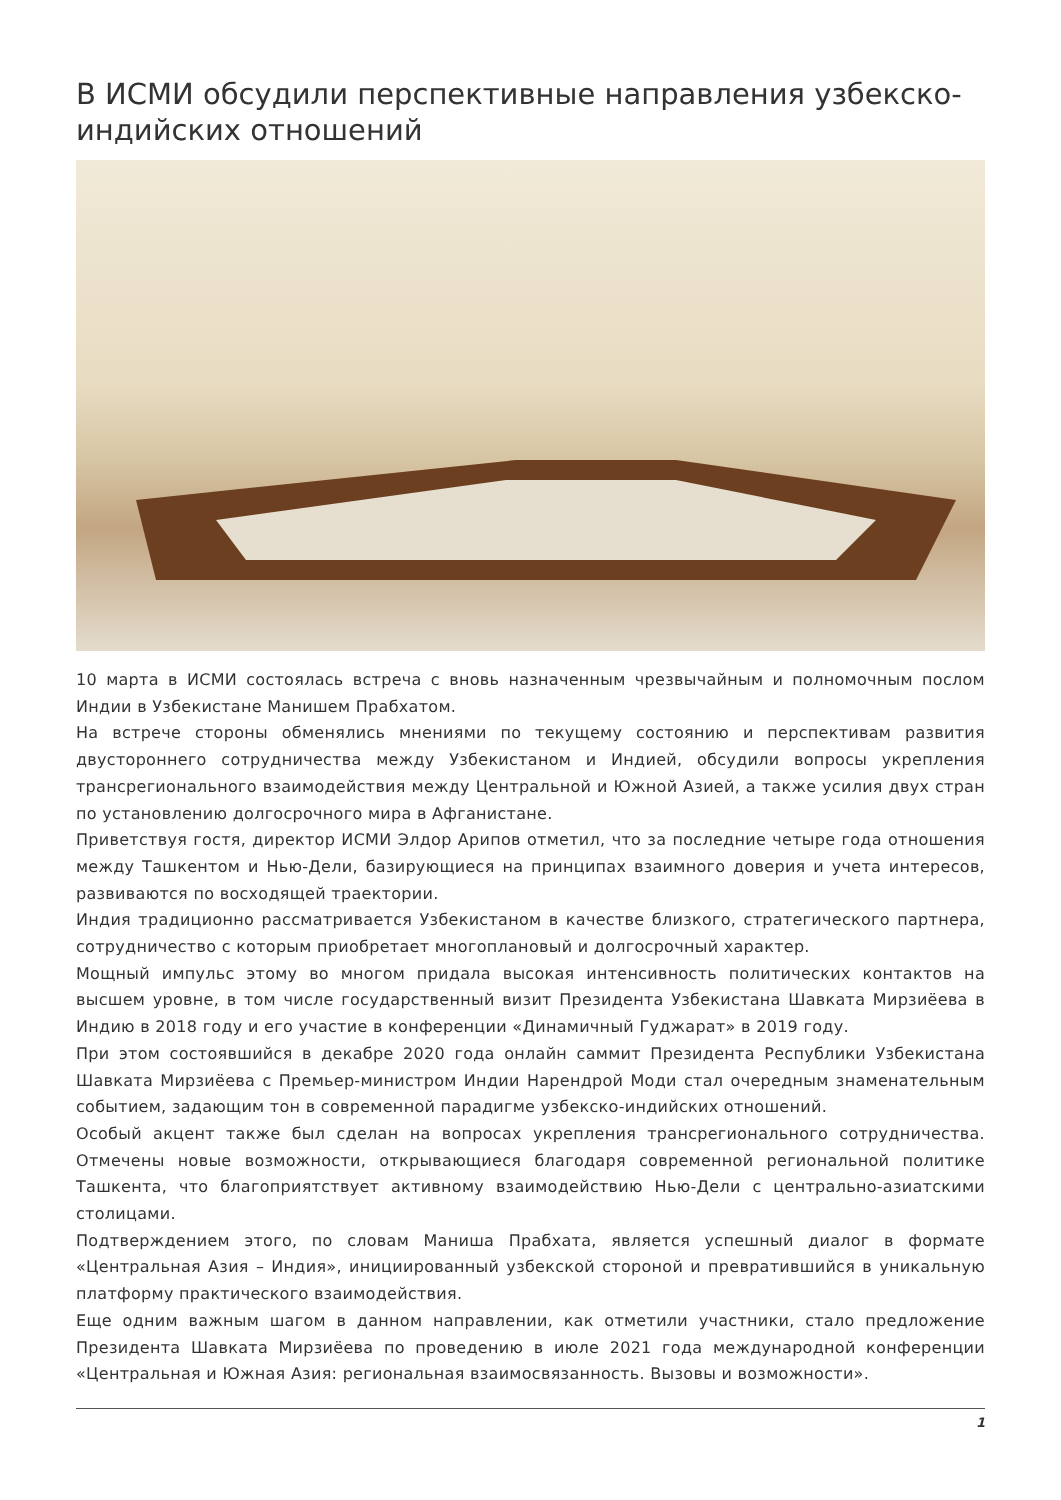В ИСМИ обсудили перспективные направления узбекско-индийских отношений
10 марта в ИСМИ состоялась встреча с вновь назначенным чрезвычайным и полномочным послом Индии в Узбекистане Манишем Прабхатом.
На встрече стороны обменялись мнениями по текущему состоянию и перспективам развития двустороннего сотрудничества между Узбекистаном и Индией, обсудили вопросы укрепления трансрегионального взаимодействия между Центральной и Южной Азией, а также усилия двух стран по установлению долгосрочного мира в Афганистане.
Приветствуя гостя, директор ИСМИ Элдор Арипов отметил, что за последние четыре года отношения между Ташкентом и Нью-Дели, базирующиеся на принципах взаимного доверия и учета интересов, развиваются по восходящей траектории.
Индия традиционно рассматривается Узбекистаном в качестве близкого, стратегического партнера, сотрудничество с которым приобретает многоплановый и долгосрочный характер.
Мощный импульс этому во многом придала высокая интенсивность политических контактов на высшем уровне, в том числе государственный визит Президента Узбекистана Шавката Мирзиёева в Индию в 2018 году и его участие в конференции «Динамичный Гуджарат» в 2019 году.
При этом состоявшийся в декабре 2020 года онлайн саммит Президента Республики Узбекистана Шавката Мирзиёева с Премьер-министром Индии Нарендрой Моди стал очередным знаменательным событием, задающим тон в современной парадигме узбекско-индийских отношений.
Особый акцент также был сделан на вопросах укрепления трансрегионального сотрудничества. Отмечены новые возможности, открывающиеся благодаря современной региональной политике Ташкента, что благоприятствует активному взаимодействию Нью-Дели с центрально-азиатскими столицами.
Подтверждением этого, по словам Маниша Прабхата, является успешный диалог в формате «Центральная Азия – Индия», инициированный узбекской стороной и превратившийся в уникальную платформу практического взаимодействия.
Еще одним важным шагом в данном направлении, как отметили участники, стало предложение Президента Шавката Мирзиёева по проведению в июле 2021 года международной конференции «Центральная и Южная Азия: региональная взаимосвязанность. Вызовы и возможности».
1